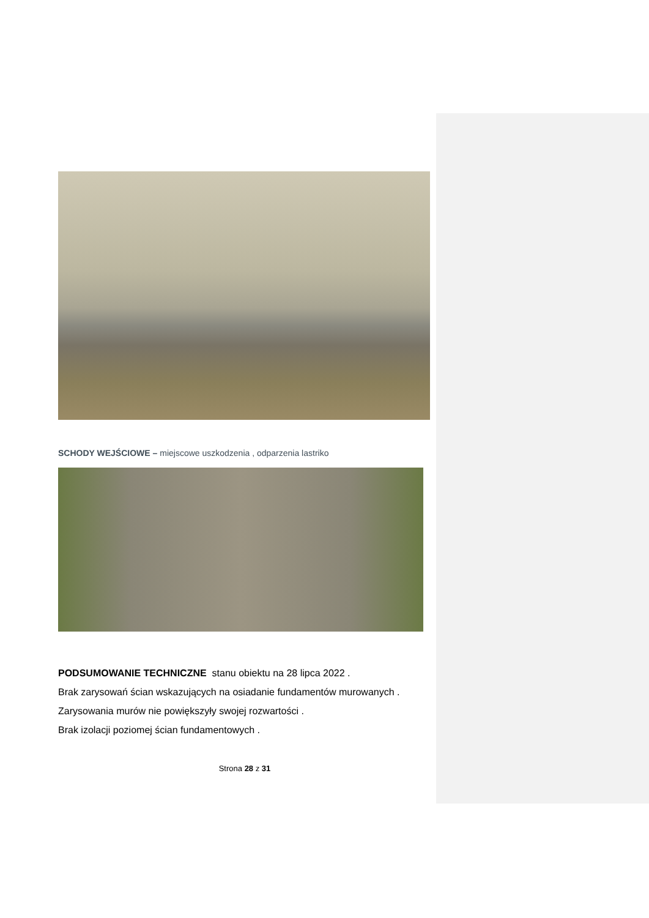SCHODY WEJŚCIOWE – miejscowe uszkodzenia , odparzenia lastriko
PODSUMOWANIE TECHNICZNE stanu obiektu na 28 lipca 2022 .
Brak zarysowań ścian wskazujących na osiadanie fundamentów murowanych .
Zarysowania murów nie powiększyły swojej rozwartości .
Brak izolacji poziomej ścian fundamentowych .
Strona 28 z 31